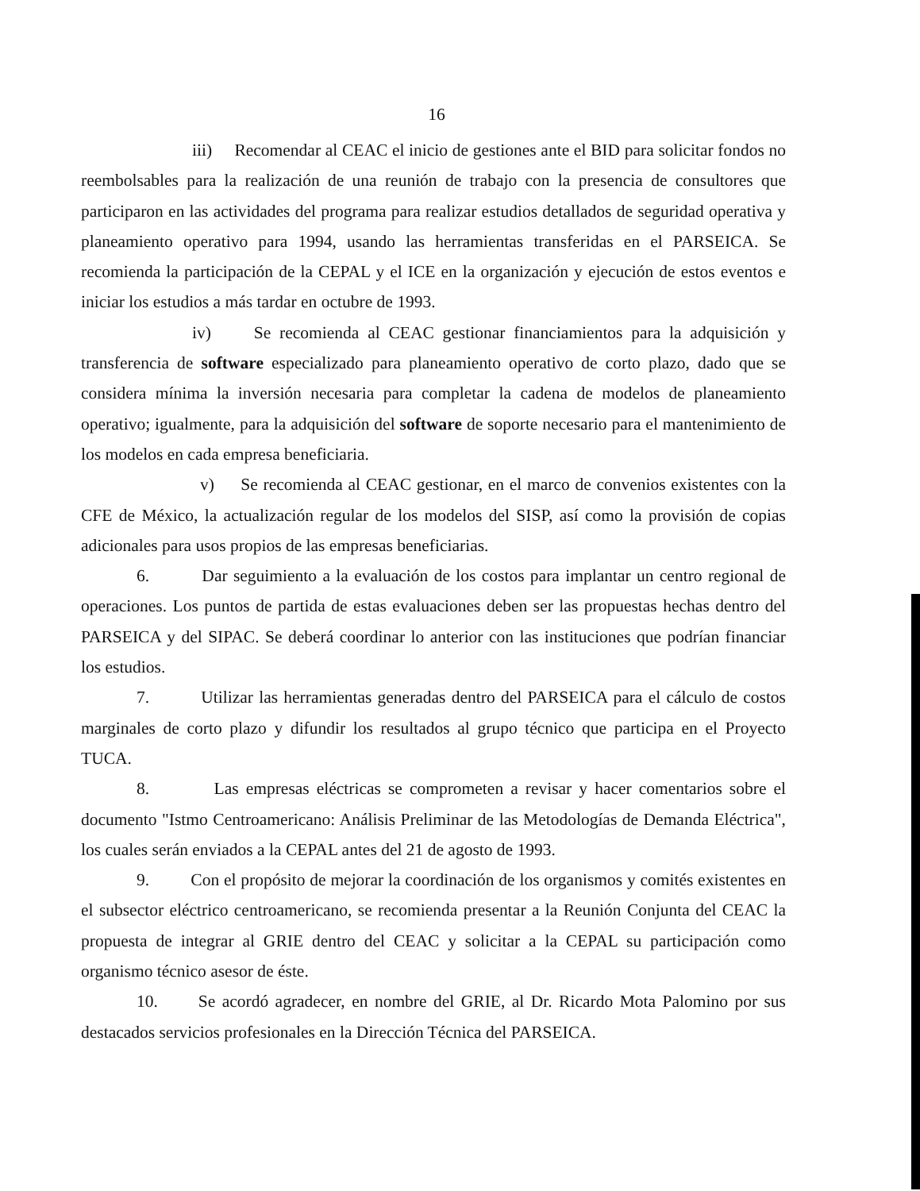16
iii) Recomendar al CEAC el inicio de gestiones ante el BID para solicitar fondos no reembolsables para la realización de una reunión de trabajo con la presencia de consultores que participaron en las actividades del programa para realizar estudios detallados de seguridad operativa y planeamiento operativo para 1994, usando las herramientas transferidas en el PARSEICA. Se recomienda la participación de la CEPAL y el ICE en la organización y ejecución de estos eventos e iniciar los estudios a más tardar en octubre de 1993.
iv) Se recomienda al CEAC gestionar financiamientos para la adquisición y transferencia de software especializado para planeamiento operativo de corto plazo, dado que se considera mínima la inversión necesaria para completar la cadena de modelos de planeamiento operativo; igualmente, para la adquisición del software de soporte necesario para el mantenimiento de los modelos en cada empresa beneficiaria.
v) Se recomienda al CEAC gestionar, en el marco de convenios existentes con la CFE de México, la actualización regular de los modelos del SISP, así como la provisión de copias adicionales para usos propios de las empresas beneficiarias.
6. Dar seguimiento a la evaluación de los costos para implantar un centro regional de operaciones. Los puntos de partida de estas evaluaciones deben ser las propuestas hechas dentro del PARSEICA y del SIPAC. Se deberá coordinar lo anterior con las instituciones que podrían financiar los estudios.
7. Utilizar las herramientas generadas dentro del PARSEICA para el cálculo de costos marginales de corto plazo y difundir los resultados al grupo técnico que participa en el Proyecto TUCA.
8. Las empresas eléctricas se comprometen a revisar y hacer comentarios sobre el documento "Istmo Centroamericano: Análisis Preliminar de las Metodologías de Demanda Eléctrica", los cuales serán enviados a la CEPAL antes del 21 de agosto de 1993.
9. Con el propósito de mejorar la coordinación de los organismos y comités existentes en el subsector eléctrico centroamericano, se recomienda presentar a la Reunión Conjunta del CEAC la propuesta de integrar al GRIE dentro del CEAC y solicitar a la CEPAL su participación como organismo técnico asesor de éste.
10. Se acordó agradecer, en nombre del GRIE, al Dr. Ricardo Mota Palomino por sus destacados servicios profesionales en la Dirección Técnica del PARSEICA.